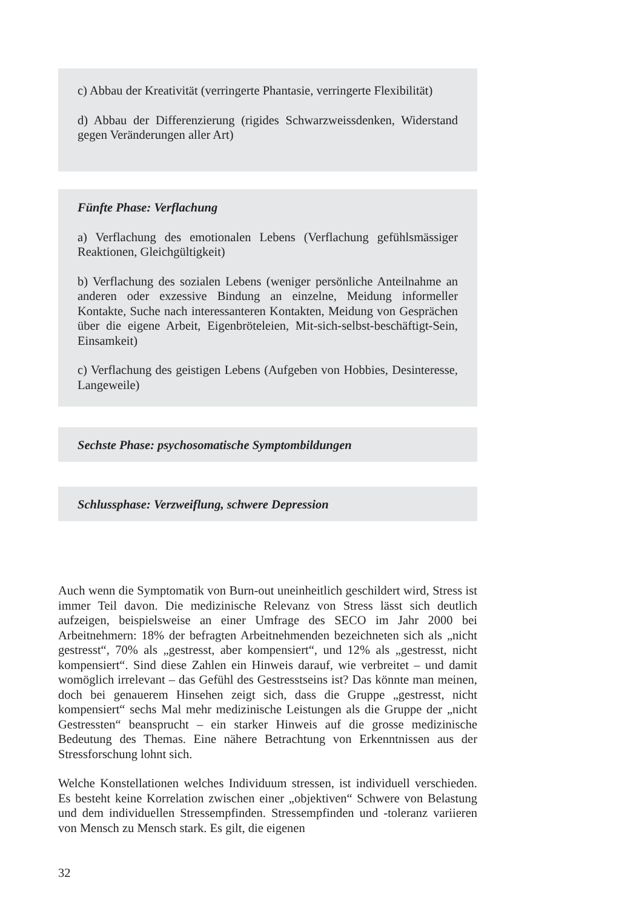c) Abbau der Kreativität (verringerte Phantasie, verringerte Flexibilität)
d) Abbau der Differenzierung (rigides Schwarzweissdenken, Widerstand gegen Veränderungen aller Art)
Fünfte Phase: Verflachung
a) Verflachung des emotionalen Lebens (Verflachung gefühlsmässiger Reaktionen, Gleichgültigkeit)
b) Verflachung des sozialen Lebens (weniger persönliche Anteilnahme an anderen oder exzessive Bindung an einzelne, Meidung informeller Kontakte, Suche nach interessanteren Kontakten, Meidung von Gesprächen über die eigene Arbeit, Eigenbröteleien, Mit-sich-selbst-beschäftigt-Sein, Einsamkeit)
c) Verflachung des geistigen Lebens (Aufgeben von Hobbies, Desinteresse, Langeweile)
Sechste Phase: psychosomatische Symptombildungen
Schlussphase: Verzweiflung, schwere Depression
Auch wenn die Symptomatik von Burn-out uneinheitlich geschildert wird, Stress ist immer Teil davon. Die medizinische Relevanz von Stress lässt sich deutlich aufzeigen, beispielsweise an einer Umfrage des SECO im Jahr 2000 bei Arbeitnehmern: 18% der befragten Arbeitnehmenden bezeichneten sich als „nicht gestresst“, 70% als „gestresst, aber kompensiert“, und 12% als „gestresst, nicht kompensiert“. Sind diese Zahlen ein Hinweis darauf, wie verbreitet – und damit womöglich irrelevant – das Gefühl des Gestresstseins ist? Das könnte man meinen, doch bei genauerem Hinsehen zeigt sich, dass die Gruppe „gestresst, nicht kompensiert“ sechs Mal mehr medizinische Leistungen als die Gruppe der „nicht Gestressten“ beansprucht – ein starker Hinweis auf die grosse medizinische Bedeutung des Themas. Eine nähere Betrachtung von Erkenntnissen aus der Stressforschung lohnt sich.
Welche Konstellationen welches Individuum stressen, ist individuell verschieden. Es besteht keine Korrelation zwischen einer „objektiven“ Schwere von Belastung und dem individuellen Stressempfinden. Stressempfinden und -toleranz variieren von Mensch zu Mensch stark. Es gilt, die eigenen
32